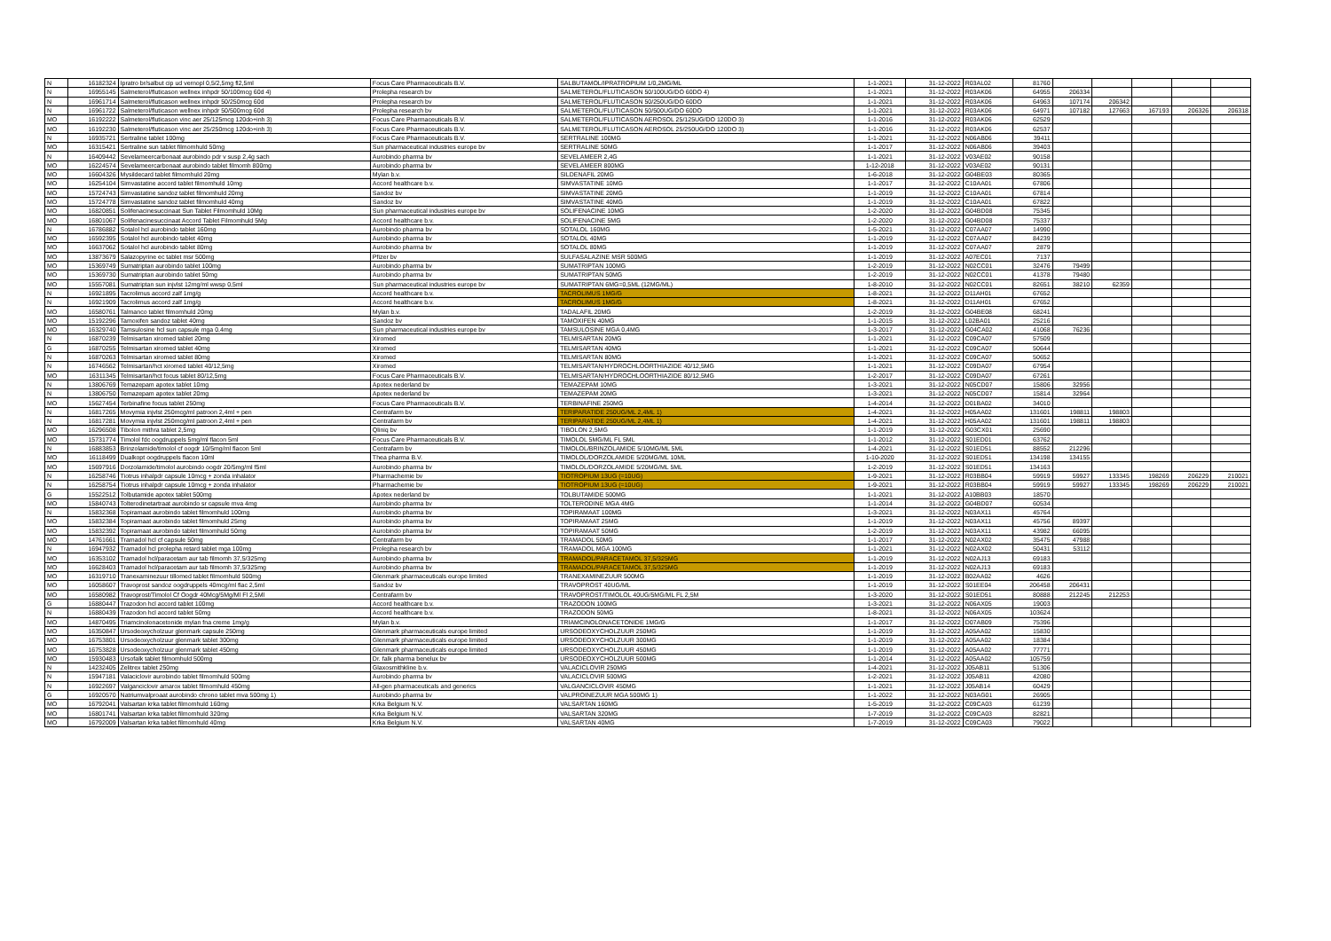| N | 16182324 | Ipratro br/salbut cip ud vernopl 0,5/2,5mg fl2,5ml | Focus Care Pharmaceuticals B.V. | SALBUTAMOL/IPRATROPIUM 1/0,2MG/ML | 1-1-2021 | 31-12-2022 | R03AL02 | 81760 | | | | | |
| N | 16955145 | Salmeterol/fluticason wellnex inhpdr 50/100mcg 60d 4) | Prolepha research bv | SALMETEROL/FLUTICASON 50/100UG/DO 60DO 4) | 1-1-2021 | 31-12-2022 | R03AK06 | 64955 | 206334 | | | | |
| N | 16961714 | Salmeterol/fluticason wellnex inhpdr 50/250mcg 60d | Prolepha research bv | SALMETEROL/FLUTICASON 50/250UG/DO 60DO | 1-1-2021 | 31-12-2022 | R03AK06 | 64963 | 107174 | 206342 | | | |
| N | 16961722 | Salmeterol/fluticason wellnex inhpdr 50/500mcg 60d | Prolepha research bv | SALMETEROL/FLUTICASON 50/500UG/DO 60DO | 1-1-2021 | 31-12-2022 | R03AK06 | 64971 | 107182 | 127663 | 167193 | 206326 | 206318 |
| MO | 16192222 | Salmeterol/fluticason vinc aer 25/125mcg 120do+inh 3) | Focus Care Pharmaceuticals B.V. | SALMETEROL/FLUTICASON AEROSOL 25/125UG/DO 120DO 3) | 1-1-2016 | 31-12-2022 | R03AK06 | 62529 | | | | | |
| MO | 16192230 | Salmeterol/fluticason vinc aer 25/250mcg 120do+inh 3) | Focus Care Pharmaceuticals B.V. | SALMETEROL/FLUTICASON AEROSOL 25/250UG/DO 120DO 3) | 1-1-2016 | 31-12-2022 | R03AK06 | 62537 | | | | | |
| N | 16935721 | Sertraline tablet 100mg | Focus Care Pharmaceuticals B.V. | SERTRALINE 100MG | 1-1-2021 | 31-12-2022 | N06AB06 | 39411 | | | | | |
| MO | 16315421 | Sertraline sun tablet filmomhuld 50mg | Sun pharmaceutical industries europe bv | SERTRALINE 50MG | 1-1-2017 | 31-12-2022 | N06AB06 | 39403 | | | | | |
| N | 16409442 | Sevelameercarbonaat aurobindo pdr v susp 2,4g sach | Aurobindo pharma bv | SEVELAMEER 2,4G | 1-1-2021 | 31-12-2022 | V03AE02 | 90158 | | | | | |
| MO | 16224574 | Sevelameercarbonaat aurobindo tablet filmomh 800mg | Aurobindo pharma bv | SEVELAMEER 800MG | 1-12-2018 | 31-12-2022 | V03AE02 | 90131 | | | | | |
| MO | 16604326 | Mysildecard tablet filmomhuld 20mg | Mylan b.v. | SILDENAFIL 20MG | 1-6-2018 | 31-12-2022 | G04BE03 | 80365 | | | | | |
| MO | 16254104 | Simvastatine accord tablet filmomhuld 10mg | Accord healthcare b.v. | SIMVASTATINE 10MG | 1-1-2017 | 31-12-2022 | C10AA01 | 67806 | | | | | |
| MO | 15724743 | Simvastatine sandoz tablet filmomhuld 20mg | Sandoz bv | SIMVASTATINE 20MG | 1-1-2019 | 31-12-2022 | C10AA01 | 67814 | | | | | |
| MO | 15724778 | Simvastatine sandoz tablet filmomhuld 40mg | Sandoz bv | SIMVASTATINE 40MG | 1-1-2019 | 31-12-2022 | C10AA01 | 67822 | | | | | |
| MO | 16820851 | Solifenacinesuccinaat Sun Tablet Filmomhuld 10Mg | Sun pharmaceutical industries europe bv | SOLIFENACINE 10MG | 1-2-2020 | 31-12-2022 | G04BD08 | 75345 | | | | | |
| MO | 16801067 | Solifenacinesuccinaat Accord Tablet Filmomhuld 5Mg | Accord healthcare b.v. | SOLIFENACINE 5MG | 1-2-2020 | 31-12-2022 | G04BD08 | 75337 | | | | | |
| N | 16786882 | Sotalol hcl aurobindo tablet 160mg | Aurobindo pharma bv | SOTALOL 160MG | 1-5-2021 | 31-12-2022 | C07AA07 | 14990 | | | | | |
| MO | 16592395 | Sotalol hcl aurobindo tablet 40mg | Aurobindo pharma bv | SOTALOL 40MG | 1-1-2019 | 31-12-2022 | C07AA07 | 84239 | | | | | |
| MO | 16637062 | Sotalol hcl aurobindo tablet 80mg | Aurobindo pharma bv | SOTALOL 80MG | 1-1-2019 | 31-12-2022 | C07AA07 | 2879 | | | | | |
| MO | 13873679 | Salazopyrine ec tablet msr 500mg | Pfizer bv | SULFASALAZINE MSR 500MG | 1-1-2019 | 31-12-2022 | A07EC01 | 7137 | | | | | |
| MO | 15369749 | Sumatriptan aurobindo tablet 100mg | Aurobindo pharma bv | SUMATRIPTAN 100MG | 1-2-2019 | 31-12-2022 | N02CC01 | 32476 | 79499 | | | | |
| MO | 15369730 | Sumatriptan aurobindo tablet 50mg | Aurobindo pharma bv | SUMATRIPTAN 50MG | 1-2-2019 | 31-12-2022 | N02CC01 | 41378 | 79480 | | | | |
| MO | 15557081 | Sumatriptan sun injvlst 12mg/ml wwsp 0,5ml | Sun pharmaceutical industries europe bv | SUMATRIPTAN 6MG=0,5ML (12MG/ML) | 1-8-2010 | 31-12-2022 | N02CC01 | 82651 | 38210 | 62359 | | | |
| N | 16921895 | Tacrolimus accord zalf 1mg/g | Accord healthcare b.v. | TACROLIMUS 1MG/G | 1-8-2021 | 31-12-2022 | D11AH01 | 67652 | | | | | |
| N | 16921909 | Tacrolimus accord zalf 1mg/g | Accord healthcare b.v. | TACROLIMUS 1MG/G | 1-8-2021 | 31-12-2022 | D11AH01 | 67652 | | | | | |
| MO | 16580761 | Talmanco tablet filmomhuld 20mg | Mylan b.v. | TADALAFIL 20MG | 1-2-2019 | 31-12-2022 | G04BE08 | 68241 | | | | | |
| MO | 15192296 | Tamoxifen sandoz tablet 40mg | Sandoz bv | TAMOXIFEN 40MG | 1-1-2015 | 31-12-2022 | L02BA01 | 25216 | | | | | |
| MO | 16329740 | Tamsulosine hcl sun capsule mga 0,4mg | Sun pharmaceutical industries europe bv | TAMSULOSINE MGA 0,4MG | 1-3-2017 | 31-12-2022 | G04CA02 | 41068 | 76236 | | | | |
| N | 16870239 | Telmisartan xiromed tablet 20mg | Xiromed | TELMISARTAN 20MG | 1-1-2021 | 31-12-2022 | C09CA07 | 57509 | | | | | |
| G | 16870255 | Telmisartan xiromed tablet 40mg | Xiromed | TELMISARTAN 40MG | 1-1-2021 | 31-12-2022 | C09CA07 | 50644 | | | | | |
| N | 16870263 | Telmisartan xiromed tablet 80mg | Xiromed | TELMISARTAN 80MG | 1-1-2021 | 31-12-2022 | C09CA07 | 50652 | | | | | |
| N | 16746562 | Telmisartan/hct xiromed tablet 40/12,5mg | Xiromed | TELMISARTAN/HYDROCHLOORTHIAZIDE 40/12,5MG | 1-1-2021 | 31-12-2022 | C09DA07 | 67954 | | | | | |
| MO | 16311345 | Telmisartan/hct focus tablet 80/12,5mg | Focus Care Pharmaceuticals B.V. | TELMISARTAN/HYDROCHLOORTHIAZIDE 80/12,5MG | 1-2-2017 | 31-12-2022 | C09DA07 | 67261 | | | | | |
| N | 13806769 | Temazepam apotex tablet 10mg | Apotex nederland bv | TEMAZEPAM 10MG | 1-3-2021 | 31-12-2022 | N05CD07 | 15806 | 32956 | | | | |
| N | 13806750 | Temazepam apotex tablet 20mg | Apotex nederland bv | TEMAZEPAM 20MG | 1-3-2021 | 31-12-2022 | N05CD07 | 15814 | 32964 | | | | |
| MO | 15627454 | Terbinafine focus tablet 250mg | Focus Care Pharmaceuticals B.V. | TERBINAFINE 250MG | 1-4-2014 | 31-12-2022 | D01BA02 | 34010 | | | | | |
| N | 16817265 | Movymia injvlst 250mcg/ml patroon 2,4ml + pen | Centrafarm bv | TERIPARATIDE 250UG/ML 2,4ML 1) | 1-4-2021 | 31-12-2022 | H05AA02 | 131601 | 198811 | 198803 | | | |
| N | 16817281 | Movymia injvlst 250mcg/ml patroon 2,4ml + pen | Centrafarm bv | TERIPARATIDE 250UG/ML 2,4ML 1) | 1-4-2021 | 31-12-2022 | H05AA02 | 131601 | 198811 | 198803 | | | |
| MO | 16296508 | Tibolon mithra tablet 2,5mg | Qliniq bv | TIBOLON 2,5MG | 1-1-2019 | 31-12-2022 | G03CX01 | 25690 | | | | | |
| MO | 15731774 | Timolol fdc oogdruppels 5mg/ml flacon 5ml | Focus Care Pharmaceuticals B.V. | TIMOLOL 5MG/ML FL 5ML | 1-1-2012 | 31-12-2022 | S01ED01 | 63762 | | | | | |
| N | 16883853 | Brinzolamide/timolol cf oogdr 10/5mg/ml flacon 5ml | Centrafarm bv | TIMOLOL/BRINZOLAMIDE 5/10MG/ML 5ML | 1-4-2021 | 31-12-2022 | S01ED51 | 88552 | 212296 | | | | |
| MO | 16118499 | Dualkopt oogdruppels flacon 10ml | Thea pharma B.V. | TIMOLOL/DORZOLAMIDE 5/20MG/ML 10ML | 1-10-2020 | 31-12-2022 | S01ED51 | 134198 | 134155 | | | | |
| MO | 15697916 | Dorzolamide/timolol aurobindo oogdr 20/5mg/ml f5ml | Aurobindo pharma bv | TIMOLOL/DORZOLAMIDE 5/20MG/ML 5ML | 1-2-2019 | 31-12-2022 | S01ED51 | 134163 | | | | | |
| N | 16258746 | Tiotrus inhalpdr capsule 10mcg + zonda inhalator | Pharmachemie bv | TIOTROPIUM 13UG (=10UG) | 1-9-2021 | 31-12-2022 | R03BB04 | 59919 | 59927 | 133345 | 198269 | 206229 | 210021 |
| N | 16258754 | Tiotrus inhalpdr capsule 10mcg + zonda inhalator | Pharmachemie bv | TIOTROPIUM 13UG (=10UG) | 1-9-2021 | 31-12-2022 | R03BB04 | 59919 | 59927 | 133345 | 198269 | 206229 | 210021 |
| G | 15522512 | Tolbutamide apotex tablet 500mg | Apotex nederland bv | TOLBUTAMIDE 500MG | 1-1-2021 | 31-12-2022 | A10BB03 | 18570 | | | | | |
| MO | 15840743 | Tolterodinetartraat aurobindo sr capsule mva 4mg | Aurobindo pharma bv | TOLTERODINE MGA 4MG | 1-1-2014 | 31-12-2022 | G04BD07 | 60534 | | | | | |
| N | 15832368 | Topiramaat aurobindo tablet filmomhuld 100mg | Aurobindo pharma bv | TOPIRAMAAT 100MG | 1-3-2021 | 31-12-2022 | N03AX11 | 45764 | | | | | |
| MO | 15832384 | Topiramaat aurobindo tablet filmomhuld 25mg | Aurobindo pharma bv | TOPIRAMAAT 25MG | 1-1-2019 | 31-12-2022 | N03AX11 | 45756 | 89397 | | | | |
| MO | 15832392 | Topiramaat aurobindo tablet filmomhuld 50mg | Aurobindo pharma bv | TOPIRAMAAT 50MG | 1-2-2019 | 31-12-2022 | N03AX11 | 43982 | 66095 | | | | |
| MO | 14761661 | Tramadol hcl cf capsule 50mg | Centrafarm bv | TRAMADOL 50MG | 1-1-2017 | 31-12-2022 | N02AX02 | 35475 | 47988 | | | | |
| N | 16947932 | Tramadol hcl prolepha retard tablet mga 100mg | Prolepha research bv | TRAMADOL MGA 100MG | 1-1-2021 | 31-12-2022 | N02AX02 | 50431 | 53112 | | | | |
| MO | 16353102 | Tramadol hcl/paracetam aur tab filmomh 37,5/325mg | Aurobindo pharma bv | TRAMADOL/PARACETAMOL 37,5/325MG | 1-1-2019 | 31-12-2022 | N02AJ13 | 69183 | | | | | |
| MO | 16628403 | Tramadol hcl/paracetam aur tab filmomh 37,5/325mg | Aurobindo pharma bv | TRAMADOL/PARACETAMOL 37,5/325MG | 1-1-2019 | 31-12-2022 | N02AJ13 | 69183 | | | | | |
| MO | 16319710 | Tranexaminezuur tillomed tablet filmomhuld 500mg | Glenmark pharmaceuticals europe limited | TRANEXAMINEZUUR 500MG | 1-1-2019 | 31-12-2022 | B02AA02 | 4626 | | | | | |
| MO | 16058607 | Travoprost sandoz oogdruppels 40mcg/ml flac 2,5ml | Sandoz bv | TRAVOPROST 40UG/ML | 1-1-2019 | 31-12-2022 | S01EE04 | 206458 | 206431 | | | | |
| MO | 16580982 | Travoprost/Timolol Cf Oogdr 40Mcg/5Mg/Ml Fl 2,5Ml | Centrafarm bv | TRAVOPROST/TIMOLOL 40UG/5MG/ML FL 2,5M | 1-3-2020 | 31-12-2022 | S01ED51 | 80888 | 212245 | 212253 | | | |
| G | 16880447 | Trazodon hcl accord tablet 100mg | Accord healthcare b.v. | TRAZODON 100MG | 1-3-2021 | 31-12-2022 | N06AX05 | 19003 | | | | | |
| N | 16880439 | Trazodon hcl accord tablet 50mg | Accord healthcare b.v. | TRAZODON 50MG | 1-8-2021 | 31-12-2022 | N06AX05 | 103624 | | | | | |
| MO | 14870495 | Triamcinolonacetonide mylan fna creme 1mg/g | Mylan b.v. | TRIAMCINOLONACETONIDE 1MG/G | 1-1-2017 | 31-12-2022 | D07AB09 | 75396 | | | | | |
| MO | 16350847 | Ursodeoxycholzuur glenmark capsule 250mg | Glenmark pharmaceuticals europe limited | URSODEOXYCHOLZUUR 250MG | 1-1-2019 | 31-12-2022 | A05AA02 | 15830 | | | | | |
| MO | 16753801 | Ursodeoxycholzuur glenmark tablet 300mg | Glenmark pharmaceuticals europe limited | URSODEOXYCHOLZUUR 300MG | 1-1-2019 | 31-12-2022 | A05AA02 | 18384 | | | | | |
| MO | 16753828 | Ursodeoxycholzuur glenmark tablet 450mg | Glenmark pharmaceuticals europe limited | URSODEOXYCHOLZUUR 450MG | 1-1-2019 | 31-12-2022 | A05AA02 | 77771 | | | | | |
| MO | 15930483 | Ursofalk tablet filmomhuld 500mg | Dr. falk pharma benelux bv | URSODEOXYCHOLZUUR 500MG | 1-1-2014 | 31-12-2022 | A05AA02 | 105759 | | | | | |
| N | 14232405 | Zelitrex tablet 250mg | Glaxosmithkline b.v. | VALACICLOVIR 250MG | 1-4-2021 | 31-12-2022 | J05AB11 | 51306 | | | | | |
| N | 15947181 | Valaciclovir aurobindo tablet filmomhuld 500mg | Aurobindo pharma bv | VALACICLOVIR 500MG | 1-2-2021 | 31-12-2022 | J05AB11 | 42080 | | | | | |
| N | 16922697 | Valganciclovir amarox tablet filmomhuld 450mg | All-gen pharmaceuticals and generics | VALGANCICLOVIR 450MG | 1-1-2021 | 31-12-2022 | J05AB14 | 60429 | | | | | |
| G | 16920570 | Natriumvalproaat aurobindo chrono tablet mva 500mg 1) | Aurobindo pharma bv | VALPROINEZUUR MGA 500MG 1) | 1-1-2022 | 31-12-2022 | N03AG01 | 26905 | | | | | |
| MO | 16792041 | Valsartan krka tablet filmomhuld 160mg | Krka Belgium N.V. | VALSARTAN 160MG | 1-5-2019 | 31-12-2022 | C09CA03 | 61239 | | | | | |
| MO | 16801741 | Valsartan krka tablet filmomhuld 320mg | Krka Belgium N.V. | VALSARTAN 320MG | 1-7-2019 | 31-12-2022 | C09CA03 | 82821 | | | | | |
| MO | 16792009 | Valsartan krka tablet filmomhuld 40mg | Krka Belgium N.V. | VALSARTAN 40MG | 1-7-2019 | 31-12-2022 | C09CA03 | 79022 | | | | | |